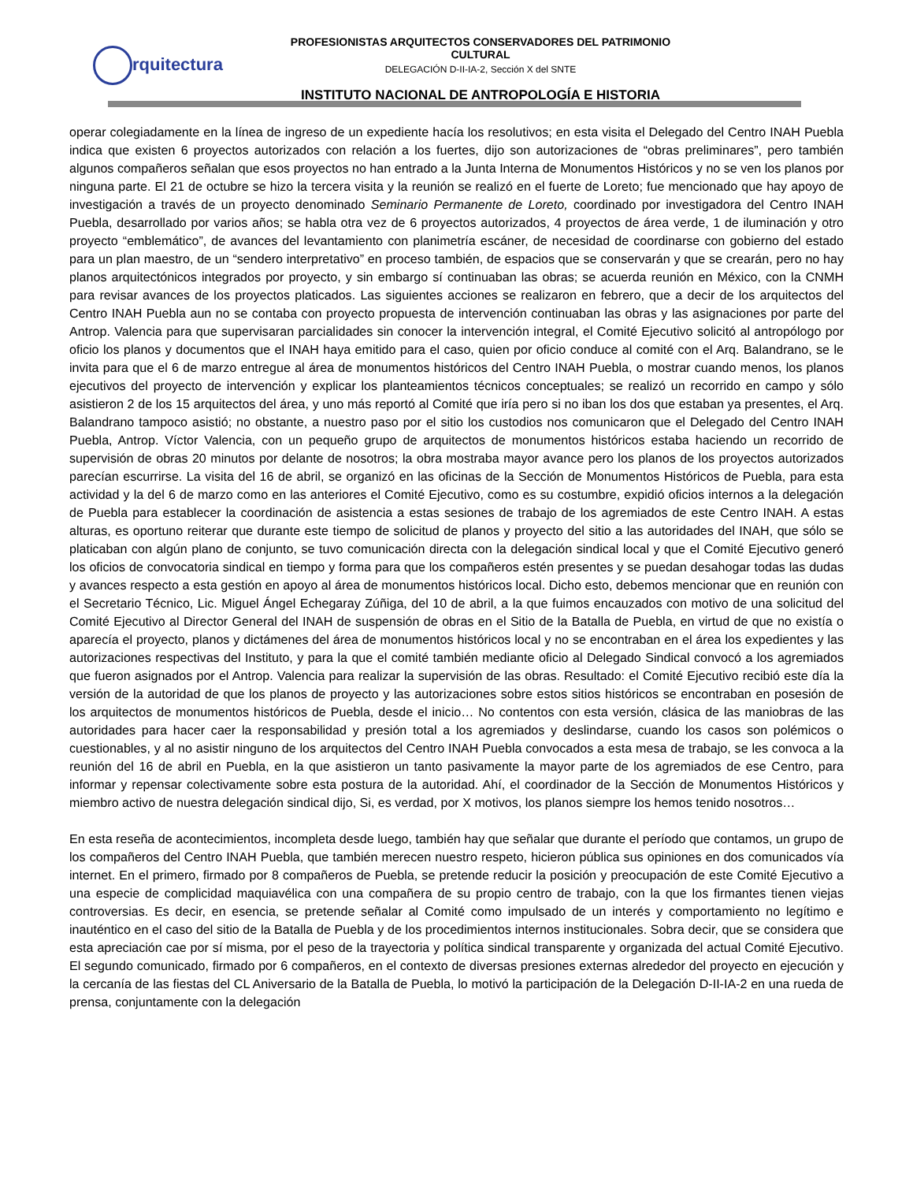rquitectura
PROFESIONISTAS ARQUITECTOS CONSERVADORES DEL PATRIMONIO CULTURAL
DELEGACIÓN D-II-IA-2, Sección X del SNTE
INSTITUTO NACIONAL DE ANTROPOLOGÍA E HISTORIA
operar colegiadamente en la línea de ingreso de un expediente hacía los resolutivos; en esta visita el Delegado del Centro INAH Puebla indica que existen 6 proyectos autorizados con relación a los fuertes, dijo son autorizaciones de “obras preliminares”, pero también algunos compañeros señalan que esos proyectos no han entrado a la Junta Interna de Monumentos Históricos y no se ven los planos por ninguna parte. El 21 de octubre se hizo la tercera visita y la reunión se realizó en el fuerte de Loreto; fue mencionado que hay apoyo de investigación a través de un proyecto denominado Seminario Permanente de Loreto, coordinado por investigadora del Centro INAH Puebla, desarrollado por varios años; se habla otra vez de 6 proyectos autorizados, 4 proyectos de área verde, 1 de iluminación y otro proyecto “emblemático”, de avances del levantamiento con planimetría escáner, de necesidad de coordinarse con gobierno del estado para un plan maestro, de un “sendero interpretativo” en proceso también, de espacios que se conservarán y que se crearán, pero no hay planos arquitectónicos integrados por proyecto, y sin embargo sí continuaban las obras; se acuerda reunión en México, con la CNMH para revisar avances de los proyectos platicados. Las siguientes acciones se realizaron en febrero, que a decir de los arquitectos del Centro INAH Puebla aun no se contaba con proyecto propuesta de intervención continuaban las obras y las asignaciones por parte del Antrop. Valencia para que supervisaran parcialidades sin conocer la intervención integral, el Comité Ejecutivo solicitó al antropólogo por oficio los planos y documentos que el INAH haya emitido para el caso, quien por oficio conduce al comité con el Arq. Balandrano, se le invita para que el 6 de marzo entregue al área de monumentos históricos del Centro INAH Puebla, o mostrar cuando menos, los planos ejecutivos del proyecto de intervención y explicar los planteamientos técnicos conceptuales; se realizó un recorrido en campo y sólo asistieron 2 de los 15 arquitectos del área, y uno más reportó al Comité que iría pero si no iban los dos que estaban ya presentes, el Arq. Balandrano tampoco asistió; no obstante, a nuestro paso por el sitio los custodios nos comunicaron que el Delegado del Centro INAH Puebla, Antrop. Víctor Valencia, con un pequeño grupo de arquitectos de monumentos históricos estaba haciendo un recorrido de supervisión de obras 20 minutos por delante de nosotros; la obra mostraba mayor avance pero los planos de los proyectos autorizados parecían escurrirse. La visita del 16 de abril, se organizó en las oficinas de la Sección de Monumentos Históricos de Puebla, para esta actividad y la del 6 de marzo como en las anteriores el Comité Ejecutivo, como es su costumbre, expidió oficios internos a la delegación de Puebla para establecer la coordinación de asistencia a estas sesiones de trabajo de los agremiados de este Centro INAH. A estas alturas, es oportuno reiterar que durante este tiempo de solicitud de planos y proyecto del sitio a las autoridades del INAH, que sólo se platicaban con algún plano de conjunto, se tuvo comunicación directa con la delegación sindical local y que el Comité Ejecutivo generó los oficios de convocatoria sindical en tiempo y forma para que los compañeros estén presentes y se puedan desahogar todas las dudas y avances respecto a esta gestión en apoyo al área de monumentos históricos local. Dicho esto, debemos mencionar que en reunión con el Secretario Técnico, Lic. Miguel Ángel Echegaray Zúñiga, del 10 de abril, a la que fuimos encauzados con motivo de una solicitud del Comité Ejecutivo al Director General del INAH de suspensión de obras en el Sitio de la Batalla de Puebla, en virtud de que no existía o aparecía el proyecto, planos y dictámenes del área de monumentos históricos local y no se encontraban en el área los expedientes y las autorizaciones respectivas del Instituto, y para la que el comité también mediante oficio al Delegado Sindical convocó a los agremiados que fueron asignados por el Antrop. Valencia para realizar la supervisión de las obras. Resultado: el Comité Ejecutivo recibió este día la versión de la autoridad de que los planos de proyecto y las autorizaciones sobre estos sitios históricos se encontraban en posesión de los arquitectos de monumentos históricos de Puebla, desde el inicio… No contentos con esta versión, clásica de las maniobras de las autoridades para hacer caer la responsabilidad y presión total a los agremiados y deslindarse, cuando los casos son polémicos o cuestionables, y al no asistir ninguno de los arquitectos del Centro INAH Puebla convocados a esta mesa de trabajo, se les convoca a la reunión del 16 de abril en Puebla, en la que asistieron un tanto pasivamente la mayor parte de los agremiados de ese Centro, para informar y repensar colectivamente sobre esta postura de la autoridad. Ahí, el coordinador de la Sección de Monumentos Históricos y miembro activo de nuestra delegación sindical dijo, Si, es verdad, por X motivos, los planos siempre los hemos tenido nosotros…
En esta reseña de acontecimientos, incompleta desde luego, también hay que señalar que durante el período que contamos, un grupo de los compañeros del Centro INAH Puebla, que también merecen nuestro respeto, hicieron pública sus opiniones en dos comunicados vía internet. En el primero, firmado por 8 compañeros de Puebla, se pretende reducir la posición y preocupación de este Comité Ejecutivo a una especie de complicidad maquiavélica con una compañera de su propio centro de trabajo, con la que los firmantes tienen viejas controversias. Es decir, en esencia, se pretende señalar al Comité como impulsado de un interés y comportamiento no legítimo e inauténtico en el caso del sitio de la Batalla de Puebla y de los procedimientos internos institucionales. Sobra decir, que se considera que esta apreciación cae por sí misma, por el peso de la trayectoria y política sindical transparente y organizada del actual Comité Ejecutivo. El segundo comunicado, firmado por 6 compañeros, en el contexto de diversas presiones externas alrededor del proyecto en ejecución y la cercanía de las fiestas del CL Aniversario de la Batalla de Puebla, lo motivó la participación de la Delegación D-II-IA-2 en una rueda de prensa, conjuntamente con la delegación